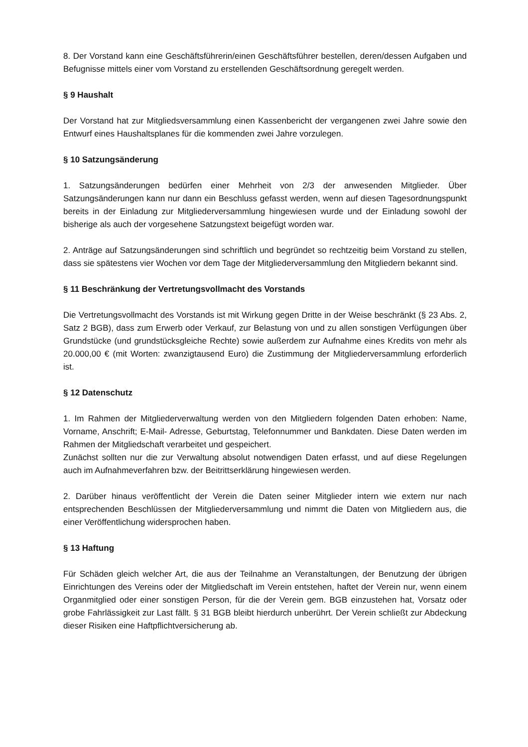8. Der Vorstand kann eine Geschäftsführerin/einen Geschäftsführer bestellen, deren/dessen Aufgaben und Befugnisse mittels einer vom Vorstand zu erstellenden Geschäftsordnung geregelt werden.
§ 9 Haushalt
Der Vorstand hat zur Mitgliedsversammlung einen Kassenbericht der vergangenen zwei Jahre sowie den Entwurf eines Haushaltsplanes für die kommenden zwei Jahre vorzulegen.
§ 10 Satzungsänderung
1. Satzungsänderungen bedürfen einer Mehrheit von 2/3 der anwesenden Mitglieder. Über Satzungsänderungen kann nur dann ein Beschluss gefasst werden, wenn auf diesen Tagesordnungspunkt bereits in der Einladung zur Mitgliederversammlung hingewiesen wurde und der Einladung sowohl der bisherige als auch der vorgesehene Satzungstext beigefügt worden war.
2. Anträge auf Satzungsänderungen sind schriftlich und begründet so rechtzeitig beim Vorstand zu stellen, dass sie spätestens vier Wochen vor dem Tage der Mitgliederversammlung den Mitgliedern bekannt sind.
§ 11 Beschränkung der Vertretungsvollmacht des Vorstands
Die Vertretungsvollmacht des Vorstands ist mit Wirkung gegen Dritte in der Weise beschränkt (§ 23 Abs. 2, Satz 2 BGB), dass zum Erwerb oder Verkauf, zur Belastung von und zu allen sonstigen Verfügungen über Grundstücke (und grundstücksgleiche Rechte) sowie außerdem zur Aufnahme eines Kredits von mehr als 20.000,00 € (mit Worten: zwanzigtausend Euro) die Zustimmung der Mitgliederversammlung erforderlich ist.
§ 12 Datenschutz
1. Im Rahmen der Mitgliederverwaltung werden von den Mitgliedern folgenden Daten erhoben: Name, Vorname, Anschrift; E-Mail- Adresse, Geburtstag, Telefonnummer und Bankdaten. Diese Daten werden im Rahmen der Mitgliedschaft verarbeitet und gespeichert.
Zunächst sollten nur die zur Verwaltung absolut notwendigen Daten erfasst, und auf diese Regelungen auch im Aufnahmeverfahren bzw. der Beitrittserklärung hingewiesen werden.
2. Darüber hinaus veröffentlicht der Verein die Daten seiner Mitglieder intern wie extern nur nach entsprechenden Beschlüssen der Mitgliederversammlung und nimmt die Daten von Mitgliedern aus, die einer Veröffentlichung widersprochen haben.
§ 13 Haftung
Für Schäden gleich welcher Art, die aus der Teilnahme an Veranstaltungen, der Benutzung der übrigen Einrichtungen des Vereins oder der Mitgliedschaft im Verein entstehen, haftet der Verein nur, wenn einem Organmitglied oder einer sonstigen Person, für die der Verein gem. BGB einzustehen hat, Vorsatz oder grobe Fahrlässigkeit zur Last fällt. § 31 BGB bleibt hierdurch unberührt. Der Verein schließt zur Abdeckung dieser Risiken eine Haftpflichtversicherung ab.